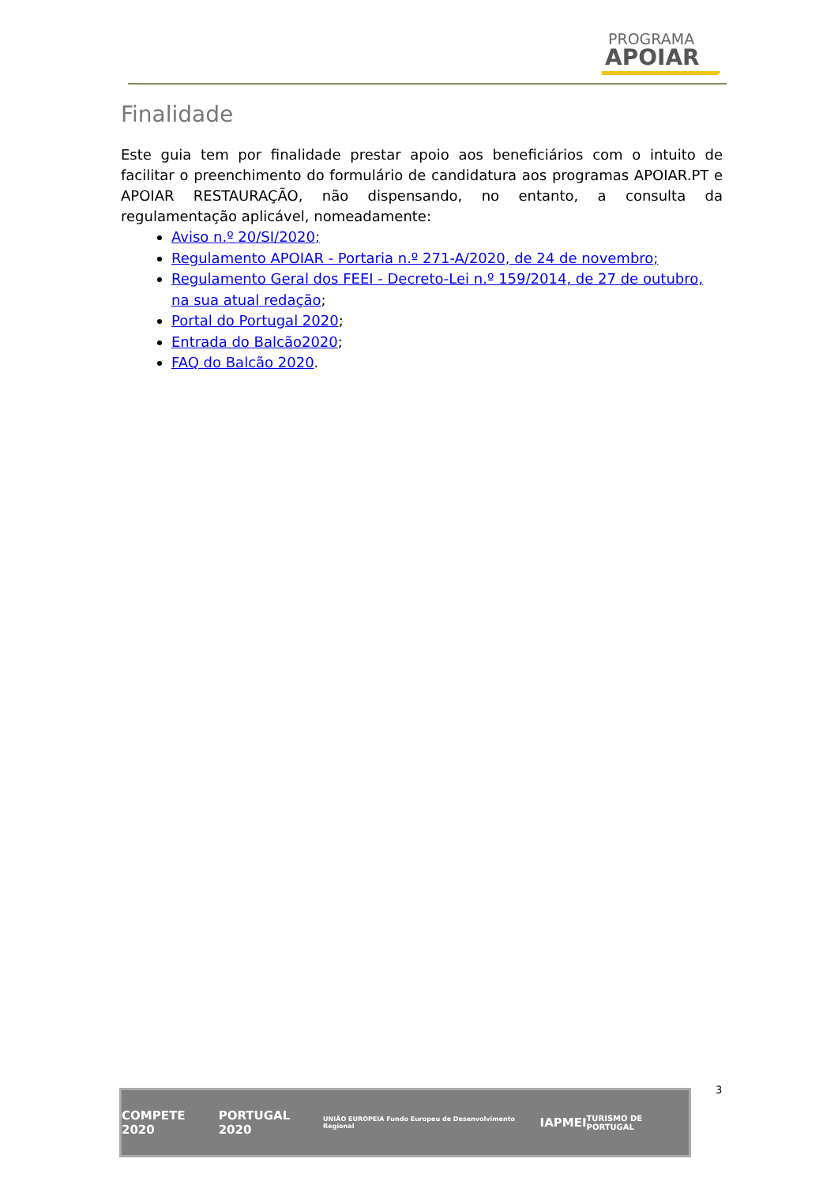PROGRAMA
APOIAR
Finalidade
Este guia tem por finalidade prestar apoio aos beneficiários com o intuito de facilitar o preenchimento do formulário de candidatura aos programas APOIAR.PT e APOIAR RESTAURAÇÃO, não dispensando, no entanto, a consulta da regulamentação aplicável, nomeadamente:
Aviso n.º 20/SI/2020;
Regulamento APOIAR - Portaria n.º 271-A/2020, de 24 de novembro;
Regulamento Geral dos FEEI - Decreto-Lei n.º 159/2014, de 27 de outubro, na sua atual redação;
Portal do Portugal 2020;
Entrada do Balcão2020;
FAQ do Balcão 2020.
COMPETE 2020 PORTUGAL 2020 UNIÃO EUROPEIA Fundo Europeu de Desenvolvimento Regional IAPMEI TURISMO DE PORTUGAL
3